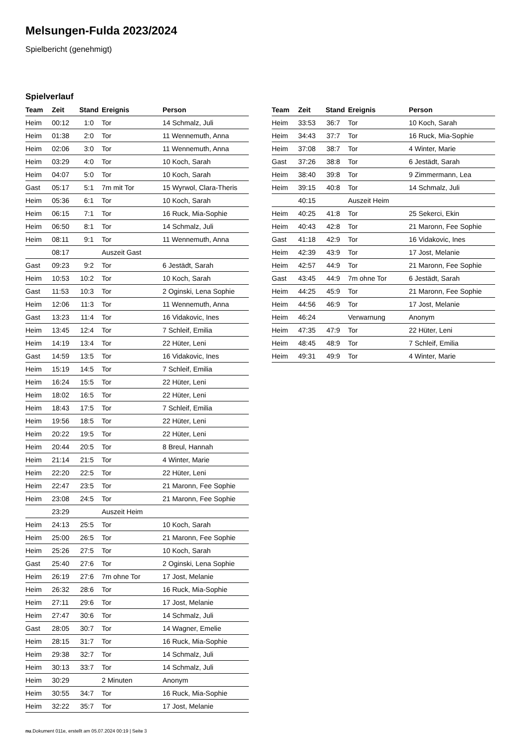Melsungen-Fulda 2023/2024
Spielbericht (genehmigt)
Spielverlauf
| Team | Zeit | Stand | Ereignis | Person |
| --- | --- | --- | --- | --- |
| Heim | 00:12 | 1:0 | Tor | 14 Schmalz, Juli |
| Heim | 01:38 | 2:0 | Tor | 11 Wennemuth, Anna |
| Heim | 02:06 | 3:0 | Tor | 11 Wennemuth, Anna |
| Heim | 03:29 | 4:0 | Tor | 10 Koch, Sarah |
| Heim | 04:07 | 5:0 | Tor | 10 Koch, Sarah |
| Gast | 05:17 | 5:1 | 7m mit Tor | 15 Wyrwol, Clara-Theris |
| Heim | 05:36 | 6:1 | Tor | 10 Koch, Sarah |
| Heim | 06:15 | 7:1 | Tor | 16 Ruck, Mia-Sophie |
| Heim | 06:50 | 8:1 | Tor | 14 Schmalz, Juli |
| Heim | 08:11 | 9:1 | Tor | 11 Wennemuth, Anna |
| | 08:17 | | Auszeit Gast | |
| Gast | 09:23 | 9:2 | Tor | 6 Jestädt, Sarah |
| Heim | 10:53 | 10:2 | Tor | 10 Koch, Sarah |
| Gast | 11:53 | 10:3 | Tor | 2 Oginski, Lena Sophie |
| Heim | 12:06 | 11:3 | Tor | 11 Wennemuth, Anna |
| Gast | 13:23 | 11:4 | Tor | 16 Vidakovic, Ines |
| Heim | 13:45 | 12:4 | Tor | 7 Schleif, Emilia |
| Heim | 14:19 | 13:4 | Tor | 22 Hüter, Leni |
| Gast | 14:59 | 13:5 | Tor | 16 Vidakovic, Ines |
| Heim | 15:19 | 14:5 | Tor | 7 Schleif, Emilia |
| Heim | 16:24 | 15:5 | Tor | 22 Hüter, Leni |
| Heim | 18:02 | 16:5 | Tor | 22 Hüter, Leni |
| Heim | 18:43 | 17:5 | Tor | 7 Schleif, Emilia |
| Heim | 19:56 | 18:5 | Tor | 22 Hüter, Leni |
| Heim | 20:22 | 19:5 | Tor | 22 Hüter, Leni |
| Heim | 20:44 | 20:5 | Tor | 8 Breul, Hannah |
| Heim | 21:14 | 21:5 | Tor | 4 Winter, Marie |
| Heim | 22:20 | 22:5 | Tor | 22 Hüter, Leni |
| Heim | 22:47 | 23:5 | Tor | 21 Maronn, Fee Sophie |
| Heim | 23:08 | 24:5 | Tor | 21 Maronn, Fee Sophie |
| | 23:29 | | Auszeit Heim | |
| Heim | 24:13 | 25:5 | Tor | 10 Koch, Sarah |
| Heim | 25:00 | 26:5 | Tor | 21 Maronn, Fee Sophie |
| Heim | 25:26 | 27:5 | Tor | 10 Koch, Sarah |
| Gast | 25:40 | 27:6 | Tor | 2 Oginski, Lena Sophie |
| Heim | 26:19 | 27:6 | 7m ohne Tor | 17 Jost, Melanie |
| Heim | 26:32 | 28:6 | Tor | 16 Ruck, Mia-Sophie |
| Heim | 27:11 | 29:6 | Tor | 17 Jost, Melanie |
| Heim | 27:47 | 30:6 | Tor | 14 Schmalz, Juli |
| Gast | 28:05 | 30:7 | Tor | 14 Wagner, Emelie |
| Heim | 28:15 | 31:7 | Tor | 16 Ruck, Mia-Sophie |
| Heim | 29:38 | 32:7 | Tor | 14 Schmalz, Juli |
| Heim | 30:13 | 33:7 | Tor | 14 Schmalz, Juli |
| Heim | 30:29 | | 2 Minuten | Anonym |
| Heim | 30:55 | 34:7 | Tor | 16 Ruck, Mia-Sophie |
| Heim | 32:22 | 35:7 | Tor | 17 Jost, Melanie |
| Team | Zeit | Stand | Ereignis | Person |
| --- | --- | --- | --- | --- |
| Heim | 33:53 | 36:7 | Tor | 10 Koch, Sarah |
| Heim | 34:43 | 37:7 | Tor | 16 Ruck, Mia-Sophie |
| Heim | 37:08 | 38:7 | Tor | 4 Winter, Marie |
| Gast | 37:26 | 38:8 | Tor | 6 Jestädt, Sarah |
| Heim | 38:40 | 39:8 | Tor | 9 Zimmermann, Lea |
| Heim | 39:15 | 40:8 | Tor | 14 Schmalz, Juli |
| | 40:15 | | Auszeit Heim | |
| Heim | 40:25 | 41:8 | Tor | 25 Sekerci, Ekin |
| Heim | 40:43 | 42:8 | Tor | 21 Maronn, Fee Sophie |
| Gast | 41:18 | 42:9 | Tor | 16 Vidakovic, Ines |
| Heim | 42:39 | 43:9 | Tor | 17 Jost, Melanie |
| Heim | 42:57 | 44:9 | Tor | 21 Maronn, Fee Sophie |
| Gast | 43:45 | 44:9 | 7m ohne Tor | 6 Jestädt, Sarah |
| Heim | 44:25 | 45:9 | Tor | 21 Maronn, Fee Sophie |
| Heim | 44:56 | 46:9 | Tor | 17 Jost, Melanie |
| Heim | 46:24 | | Verwarnung | Anonym |
| Heim | 47:35 | 47:9 | Tor | 22 Hüter, Leni |
| Heim | 48:45 | 48:9 | Tor | 7 Schleif, Emilia |
| Heim | 49:31 | 49:9 | Tor | 4 Winter, Marie |
nu.Dokument 011e, erstellt am 05.07.2024 00:19 | Seite 3